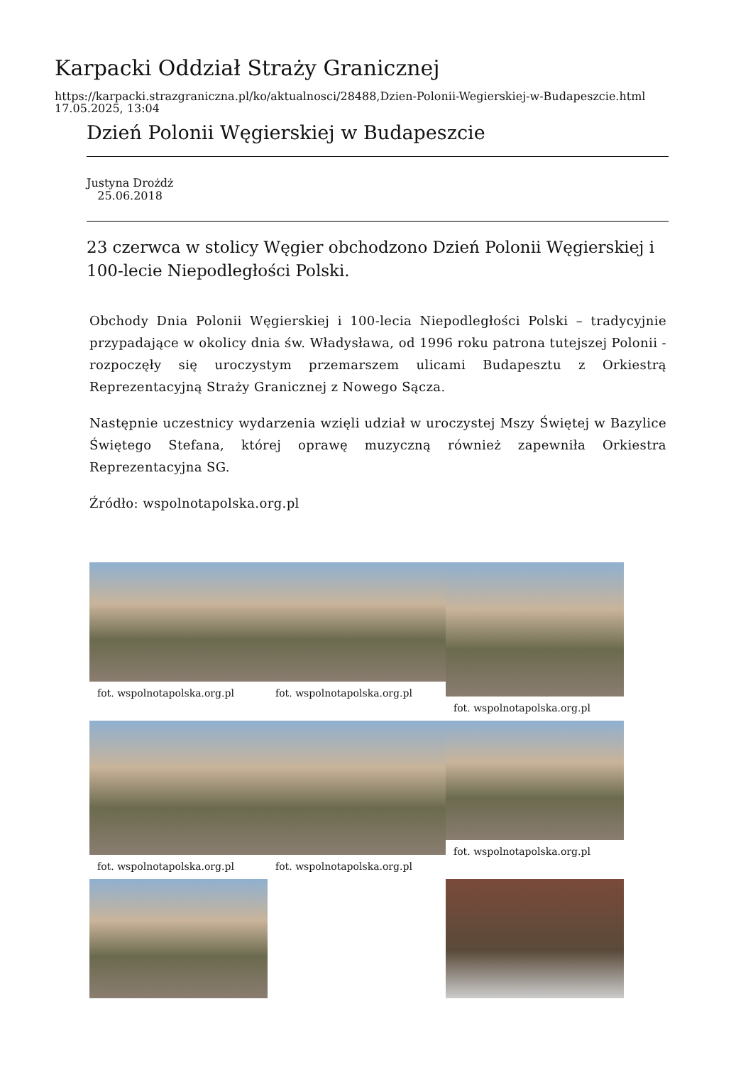Karpacki Oddział Straży Granicznej
https://karpacki.strazgraniczna.pl/ko/aktualnosci/28488,Dzien-Polonii-Wegierskiej-w-Budapeszcie.html
17.05.2025, 13:04
Dzień Polonii Węgierskiej w Budapeszcie
Justyna Drożdż
25.06.2018
23 czerwca w stolicy Węgier obchodzono Dzień Polonii Węgierskiej i 100-lecie Niepodległości Polski.
Obchody Dnia Polonii Węgierskiej i 100-lecia Niepodległości Polski – tradycyjnie przypadające w okolicy dnia św. Władysława, od 1996 roku patrona tutejszej Polonii - rozpoczęły się uroczystym przemarszem ulicami Budapesztu z Orkiestrą Reprezentacyjną Straży Granicznej z Nowego Sącza.
Następnie uczestnicy wydarzenia wzięli udział w uroczystej Mszy Świętej w Bazylice Świętego Stefana, której oprawę muzyczną również zapewniła Orkiestra Reprezentacyjna SG.
Źródło: wspolnotapolska.org.pl
fot. wspolnotapolska.org.pl
fot. wspolnotapolska.org.pl
fot. wspolnotapolska.org.pl
fot. wspolnotapolska.org.pl
fot. wspolnotapolska.org.pl
fot. wspolnotapolska.org.pl